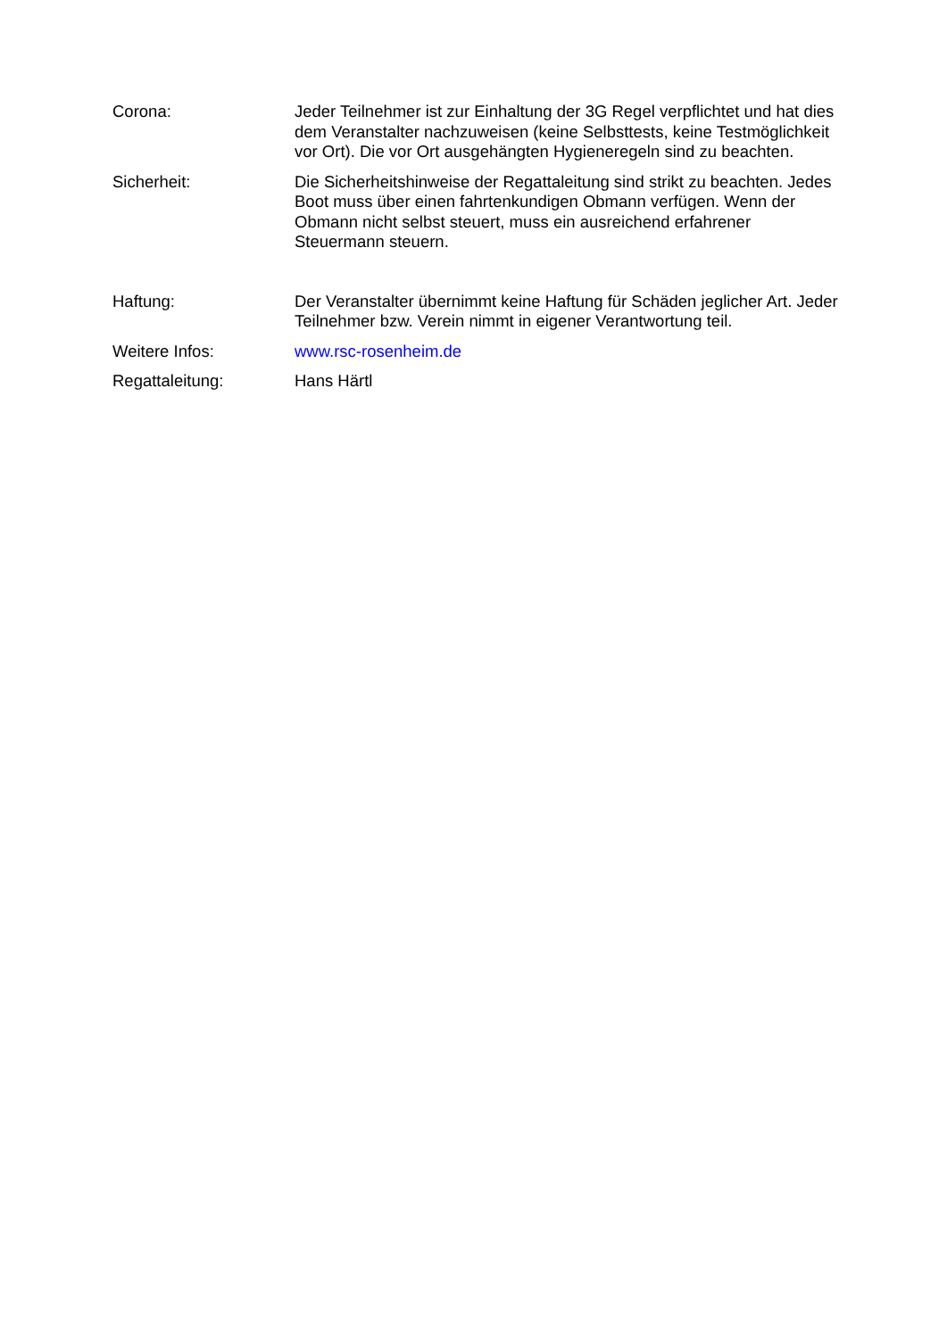Corona: Jeder Teilnehmer ist zur Einhaltung der 3G Regel verpflichtet und hat dies dem Veranstalter nachzuweisen (keine Selbsttests, keine Testmöglichkeit vor Ort). Die vor Ort ausgehängten Hygieneregeln sind zu beachten.
Sicherheit: Die Sicherheitshinweise der Regattaleitung sind strikt zu beachten. Jedes Boot muss über einen fahrtenkundigen Obmann verfügen. Wenn der Obmann nicht selbst steuert, muss ein ausreichend erfahrener Steuermann steuern.
Haftung: Der Veranstalter übernimmt keine Haftung für Schäden jeglicher Art. Jeder Teilnehmer bzw. Verein nimmt in eigener Verantwortung teil.
Weitere Infos: www.rsc-rosenheim.de
Regattaleitung: Hans Härtl